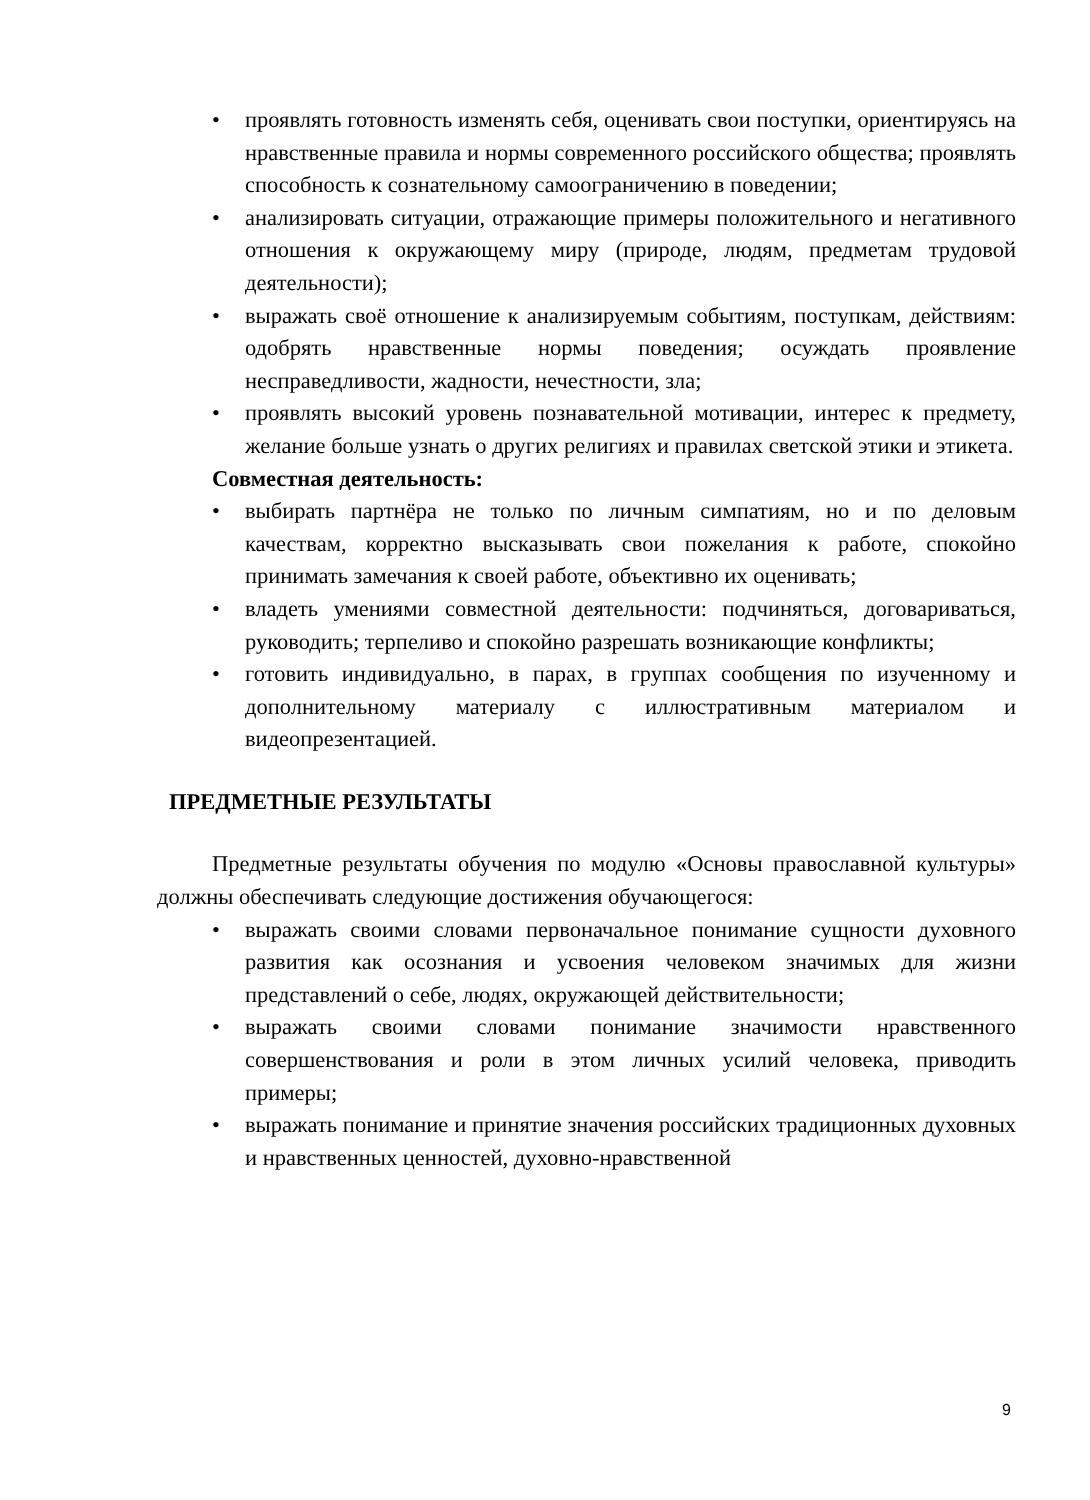• проявлять готовность изменять себя, оценивать свои поступки, ориентируясь на нравственные правила и нормы современного российского общества; проявлять способность к сознательному самоограничению в поведении;
• анализировать ситуации, отражающие примеры положительного и негативного отношения к окружающему миру (природе, людям, предметам трудовой деятельности);
• выражать своё отношение к анализируемым событиям, поступкам, действиям: одобрять нравственные нормы поведения; осуждать проявление несправедливости, жадности, нечестности, зла;
• проявлять высокий уровень познавательной мотивации, интерес к предмету, желание больше узнать о других религиях и правилах светской этики и этикета.
Совместная деятельность:
• выбирать партнёра не только по личным симпатиям, но и по деловым качествам, корректно высказывать свои пожелания к работе, спокойно принимать замечания к своей работе, объективно их оценивать;
• владеть умениями совместной деятельности: подчиняться, договариваться, руководить; терпеливо и спокойно разрешать возникающие конфликты;
• готовить индивидуально, в парах, в группах сообщения по изученному и дополнительному материалу с иллюстративным материалом и видеопрезентацией.
ПРЕДМЕТНЫЕ РЕЗУЛЬТАТЫ
Предметные результаты обучения по модулю «Основы православной культуры» должны обеспечивать следующие достижения обучающегося:
• выражать своими словами первоначальное понимание сущности духовного развития как осознания и усвоения человеком значимых для жизни представлений о себе, людях, окружающей действительности;
• выражать своими словами понимание значимости нравственного совершенствования и роли в этом личных усилий человека, приводить примеры;
• выражать понимание и принятие значения российских традиционных духовных и нравственных ценностей, духовно-нравственной
9